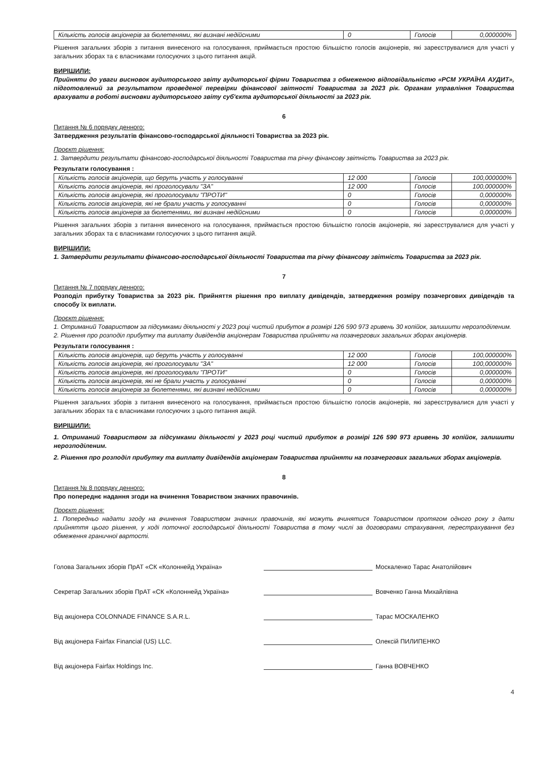| Кількість голосів акціонерів за бюлетенями, які визнані недійсними | 0 | Голосів | 0,000000% |
Рішення загальних зборів з питання винесеного на голосування, приймається простою більшістю голосів акціонерів, які зареєструвалися для участі у загальних зборах та є власниками голосуючих з цього питання акцій.
ВИРІШИЛИ:
Прийняти до уваги висновок аудиторського звіту аудиторської фірми Товариства з обмеженою відповідальністю «РСМ УКРАЇНА АУДИТ», підготовлений за результатом проведеної перевірки фінансової звітності Товариства за 2023 рік. Органам управління Товариства врахувати в роботі висновки аудиторського звіту суб'єкта аудиторської діяльності за 2023 рік.
6
Питання № 6 порядку денного:
Затвердження результатів фінансово-господарської діяльності Товариства за 2023 рік.
Проєкт рішення:
1. Затвердити результати фінансово-господарської діяльності Товариства та річну фінансову звітність Товариства за 2023 рік.
Результати голосування :
| Кількість голосів акціонерів, що беруть участь у голосуванні | 12 000 | Голосів | 100,000000% |
| Кількість голосів акціонерів, які проголосували "ЗА" | 12 000 | Голосів | 100,000000% |
| Кількість голосів акціонерів, які проголосували "ПРОТИ" | 0 | Голосів | 0,000000% |
| Кількість голосів акціонерів, які не брали участь у голосуванні | 0 | Голосів | 0,000000% |
| Кількість голосів акціонерів за бюлетенями, які визнані недійсними | 0 | Голосів | 0,000000% |
Рішення загальних зборів з питання винесеного на голосування, приймається простою більшістю голосів акціонерів, які зареєструвалися для участі у загальних зборах та є власниками голосуючих з цього питання акцій.
ВИРІШИЛИ:
1. Затвердити результати фінансово-господарської діяльності Товариства та річну фінансову звітність Товариства за 2023 рік.
7
Питання № 7 порядку денного:
Розподіл прибутку Товариства за 2023 рік. Прийняття рішення про виплату дивідендів, затвердження розміру позачергових дивідендів та способу їх виплати.
Проєкт рішення:
1. Отриманий Товариством за підсумками діяльності у 2023 році чистий прибуток в розмірі 126 590 973 гривень 30 копійок, залишити нерозподіленим.
2. Рішення про розподіл прибутку та виплату дивідендів акціонерам Товариства прийняти на позачергових загальних зборах акціонерів.
Результати голосування :
| Кількість голосів акціонерів, що беруть участь у голосуванні | 12 000 | Голосів | 100,000000% |
| Кількість голосів акціонерів, які проголосували "ЗА" | 12 000 | Голосів | 100,000000% |
| Кількість голосів акціонерів, які проголосували "ПРОТИ" | 0 | Голосів | 0,000000% |
| Кількість голосів акціонерів, які не брали участь у голосуванні | 0 | Голосів | 0,000000% |
| Кількість голосів акціонерів за бюлетенями, які визнані недійсними | 0 | Голосів | 0,000000% |
Рішення загальних зборів з питання винесеного на голосування, приймається простою більшістю голосів акціонерів, які зареєструвалися для участі у загальних зборах та є власниками голосуючих з цього питання акцій.
ВИРІШИЛИ:
1. Отриманий Товариством за підсумками діяльності у 2023 році чистий прибуток в розмірі 126 590 973 гривень 30 копійок, залишити нерозподіленим.
2. Рішення про розподіл прибутку та виплату дивідендів акціонерам Товариства прийняти на позачергових загальних зборах акціонерів.
8
Питання № 8 порядку денного:
Про попереднє надання згоди на вчинення Товариством значних правочинів.
Проєкт рішення:
1. Попередньо надати згоду на вчинення Товариством значних правочинів, які можуть вчинятися Товариством протягом одного року з дати прийняття цього рішення, у ході поточної господарської діяльності Товариства в тому числі за договорами страхування, перестрахування без обмеження граничної вартості.
Голова Загальних зборів ПрАТ «СК «Колоннейд Україна» Москаленко Тарас Анатолійович
Секретар Загальних зборів ПрАТ «СК «Колоннейд Україна» Вовченко Ганна Михайлівна
Від акціонера COLONNADE FINANCE S.A.R.L. Тарас МОСКАЛЕНКО
Від акціонера Fairfax Financial (US) LLC. Олексій ПИЛИПЕНКО
Від акціонера Fairfax Holdings Inc. Ганна ВОВЧЕНКО
4